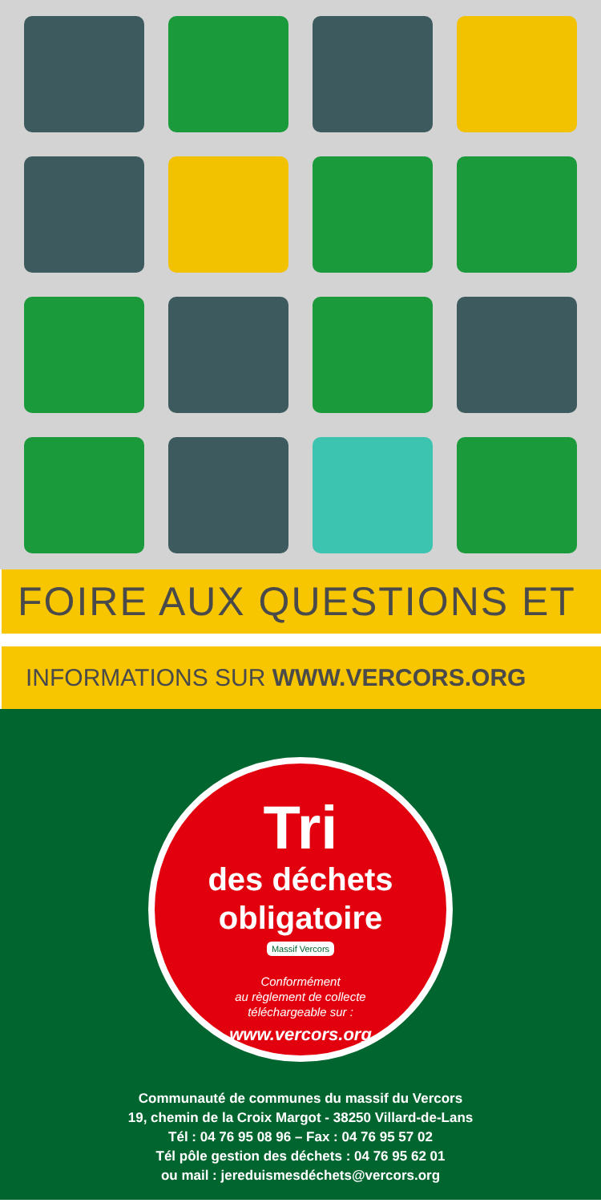FOIRE AUX QUESTIONS ET
INFORMATIONS SUR WWW.VERCORS.ORG
Tri
des déchets
obligatoire
Massif Vercors
Conformément
au règlement de collecte
téléchargeable sur :
www.vercors.org
Communauté de communes du massif du Vercors
19, chemin de la Croix Margot - 38250 Villard-de-Lans
Tél : 04 76 95 08 96 – Fax : 04 76 95 57 02
Tél pôle gestion des déchets : 04 76 95 62 01
ou mail : jereduismesdéchets@vercors.org